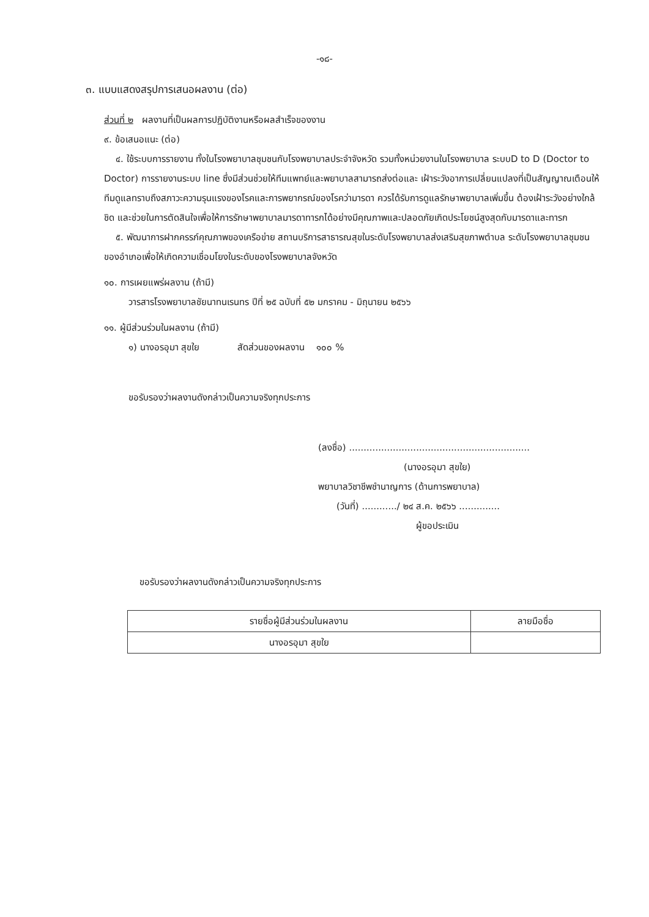-๑๘-
๓. แบบแสดงสรุปการเสนอผลงาน (ต่อ)
ส่วนที่ ๒ ผลงานที่เป็นผลการปฏิบัติงานหรือผลสำเร็จของงาน
๙. ข้อเสนอแนะ (ต่อ)
๔. ใช้ระบบการรายงาน ทั้งในโรงพยาบาลชุมชนกับโรงพยาบาลประจำจังหวัด รวมทั้งหน่วยงานในโรงพยาบาล ระบบD to D (Doctor to Doctor) การรายงานระบบ line ซึ่งมีส่วนช่วยให้ทีมแพทย์และพยาบาลสามารถส่งต่อและ เฝ้าระวังอาการเปลี่ยนแปลงที่เป็นสัญญาณเตือนให้ทีมดูแลทราบถึงสภาวะความรุนแรงของโรคและการพยากรณ์ของโรคว่ามารดา ควรได้รับการดูแลรักษาพยาบาลเพิ่มขึ้น ต้องเฝ้าระวังอย่างใกล้ชิด และช่วยในการตัดสินใจเพื่อให้การรักษาพยาบาลมารดาทารกได้อย่างมีคุณภาพและปลอดภัยเกิดประโยชน์สูงสุดกับมารดาและทารก
๕. พัฒนาการฝากครรภ์คุณภาพของเครือข่าย สถานบริการสาธารณสุขในระดับโรงพยาบาลส่งเสริมสุขภาพตำบล ระดับโรงพยาบาลชุมชนของอำเภอเพื่อให้เกิดความเชื่อมโยงในระดับของโรงพยาบาลจังหวัด
๑๐. การเผยแพร่ผลงาน (ถ้ามี)
วารสารโรงพยาบาลชัยนาทนเรนทร ปีที่ ๒๕ ฉบับที่ ๕๒ มกราคม - มิถุนายน ๒๕๖๖
๑๑. ผู้มีส่วนร่วมในผลงาน (ถ้ามี)
๑) นางอรอุมา สุขใย สัดส่วนของผลงาน ๑๐๐ %
ขอรับรองว่าผลงานดังกล่าวเป็นความจริงทุกประการ
(ลงชื่อ) ..............................................................
(นางอรอุมา สุขใย)
พยาบาลวิชาชีพชำนาญการ (ด้านการพยาบาล)
(วันที่) ............/ ๒๔ ส.ค. ๒๕๖๖ ..............
ผู้ขอประเมิน
ขอรับรองว่าผลงานดังกล่าวเป็นความจริงทุกประการ
| รายชื่อผู้มีส่วนร่วมในผลงาน | ลายมือชื่อ |
| --- | --- |
| นางอรอุมา สุขใย | |